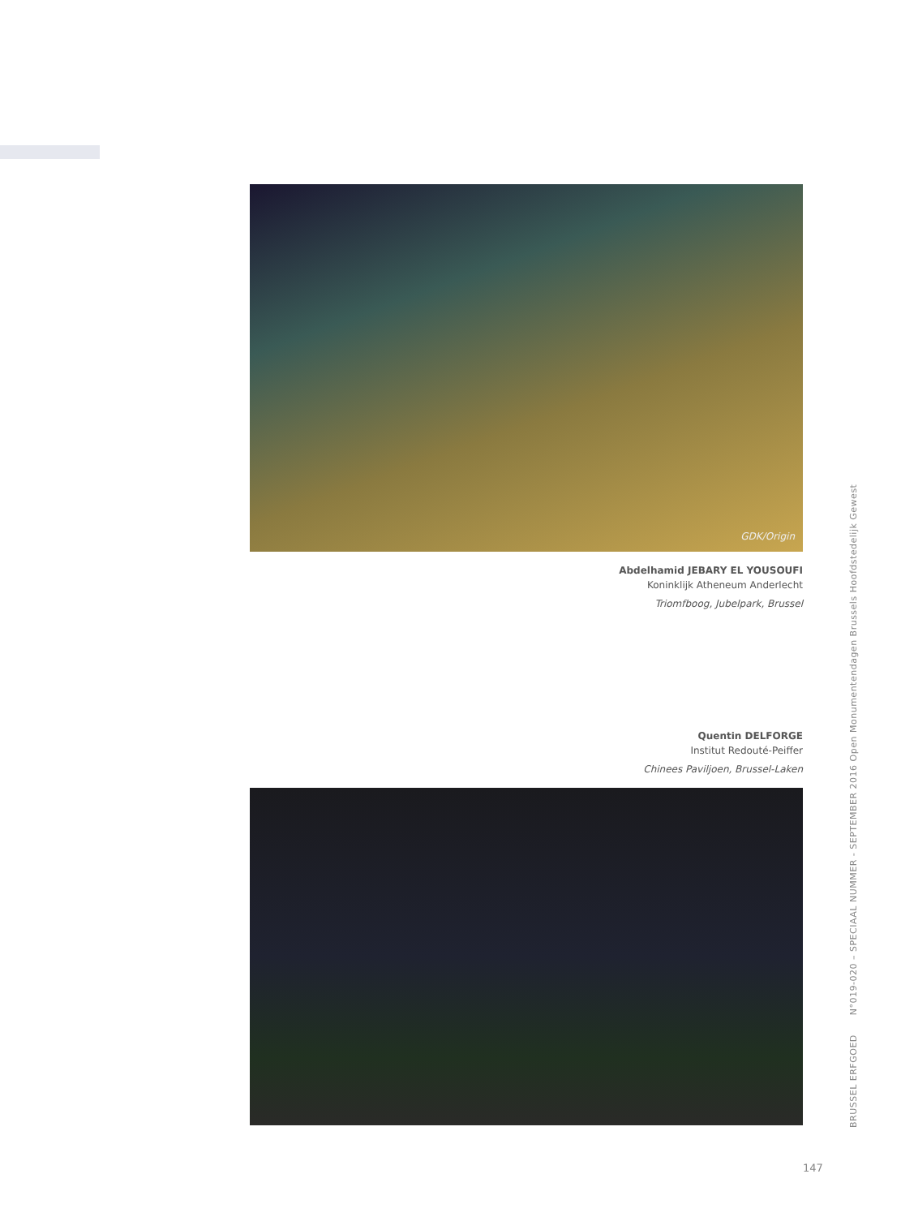GDK/Origin
Abdelhamid JEBARY EL YOUSOUFI
Koninklijk Atheneum Anderlecht
Triomfboog, Jubelpark, Brussel
Quentin DELFORGE
Institut Redouté-Peiffer
Chinees Paviljoen, Brussel-Laken
BRUSSEL ERFGOED N°019-020 – SPECIAAL NUMMER - SEPTEMBER 2016 Open Monumentendagen Brussels Hoofdstedelijk Gewest
147